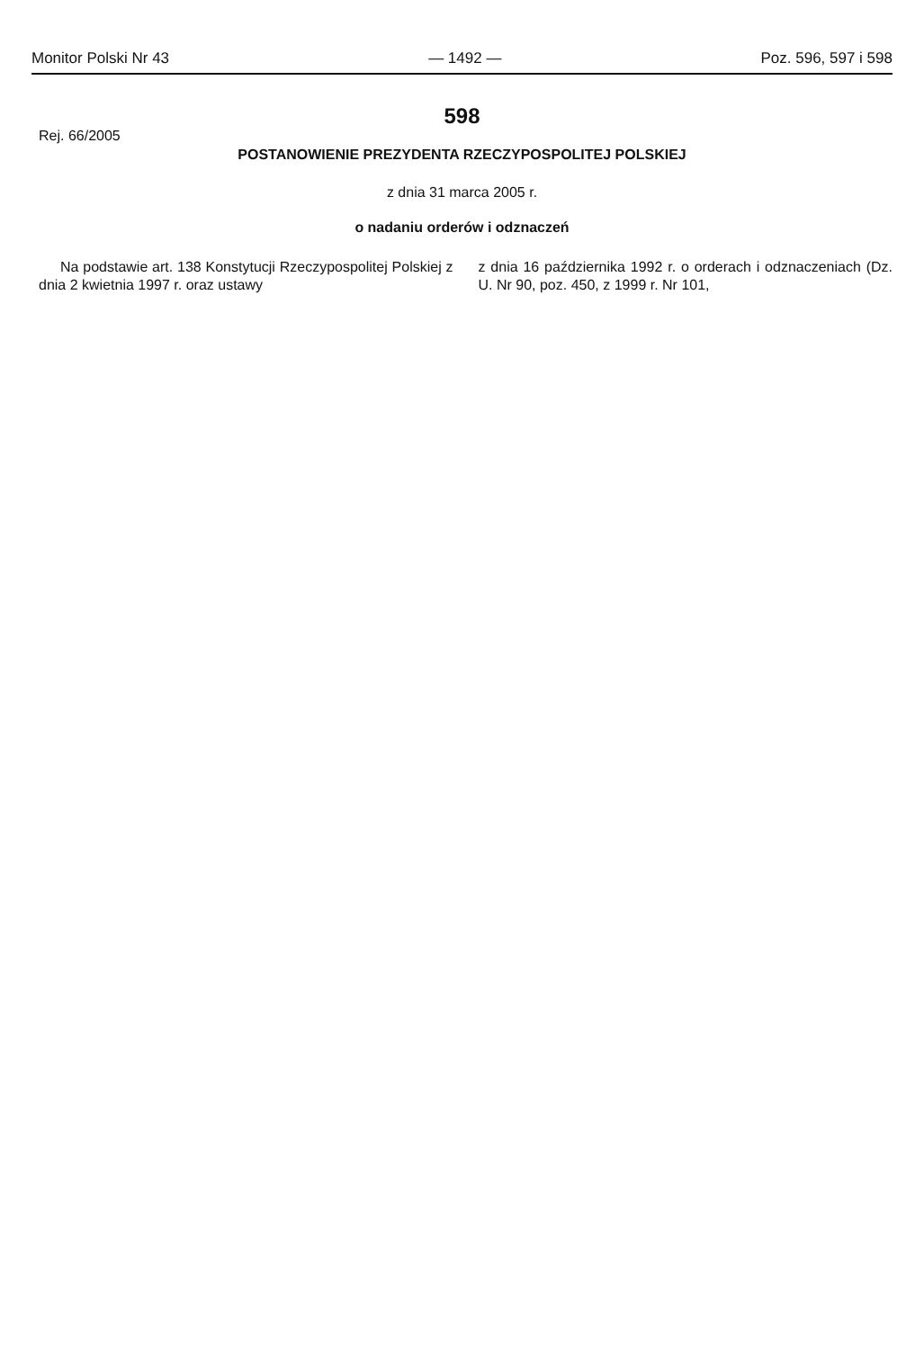Monitor Polski Nr 43 — 1492 — Poz. 596, 597 i 598
598
Rej. 66/2005
POSTANOWIENIE PREZYDENTA RZECZYPOSPOLITEJ POLSKIEJ
z dnia 31 marca 2005 r.
o nadaniu orderów i odznaczeń
Na podstawie art. 138 Konstytucji Rzeczypospolitej Polskiej z dnia 2 kwietnia 1997 r. oraz ustawy
z dnia 16 października 1992 r. o orderach i odznaczeniach (Dz. U. Nr 90, poz. 450, z 1999 r. Nr 101,